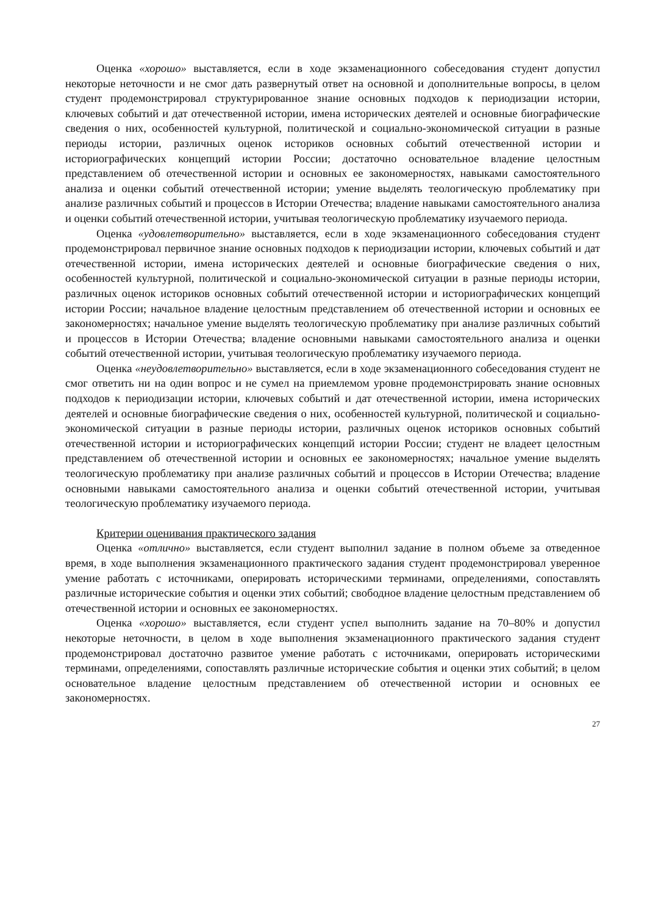Оценка «хорошо» выставляется, если в ходе экзаменационного собеседования студент допустил некоторые неточности и не смог дать развернутый ответ на основной и дополнительные вопросы, в целом студент продемонстрировал структурированное знание основных подходов к периодизации истории, ключевых событий и дат отечественной истории, имена исторических деятелей и основные биографические сведения о них, особенностей культурной, политической и социально-экономической ситуации в разные периоды истории, различных оценок историков основных событий отечественной истории и историографических концепций истории России; достаточно основательное владение целостным представлением об отечественной истории и основных ее закономерностях, навыками самостоятельного анализа и оценки событий отечественной истории; умение выделять теологическую проблематику при анализе различных событий и процессов в Истории Отечества; владение навыками самостоятельного анализа и оценки событий отечественной истории, учитывая теологическую проблематику изучаемого периода.
Оценка «удовлетворительно» выставляется, если в ходе экзаменационного собеседования студент продемонстрировал первичное знание основных подходов к периодизации истории, ключевых событий и дат отечественной истории, имена исторических деятелей и основные биографические сведения о них, особенностей культурной, политической и социально-экономической ситуации в разные периоды истории, различных оценок историков основных событий отечественной истории и историографических концепций истории России; начальное владение целостным представлением об отечественной истории и основных ее закономерностях; начальное умение выделять теологическую проблематику при анализе различных событий и процессов в Истории Отечества; владение основными навыками самостоятельного анализа и оценки событий отечественной истории, учитывая теологическую проблематику изучаемого периода.
Оценка «неудовлетворительно» выставляется, если в ходе экзаменационного собеседования студент не смог ответить ни на один вопрос и не сумел на приемлемом уровне продемонстрировать знание основных подходов к периодизации истории, ключевых событий и дат отечественной истории, имена исторических деятелей и основные биографические сведения о них, особенностей культурной, политической и социально-экономической ситуации в разные периоды истории, различных оценок историков основных событий отечественной истории и историографических концепций истории России; студент не владеет целостным представлением об отечественной истории и основных ее закономерностях; начальное умение выделять теологическую проблематику при анализе различных событий и процессов в Истории Отечества; владение основными навыками самостоятельного анализа и оценки событий отечественной истории, учитывая теологическую проблематику изучаемого периода.
Критерии оценивания практического задания
Оценка «отлично» выставляется, если студент выполнил задание в полном объеме за отведенное время, в ходе выполнения экзаменационного практического задания студент продемонстрировал уверенное умение работать с источниками, оперировать историческими терминами, определениями, сопоставлять различные исторические события и оценки этих событий; свободное владение целостным представлением об отечественной истории и основных ее закономерностях.
Оценка «хорошо» выставляется, если студент успел выполнить задание на 70–80% и допустил некоторые неточности, в целом в ходе выполнения экзаменационного практического задания студент продемонстрировал достаточно развитое умение работать с источниками, оперировать историческими терминами, определениями, сопоставлять различные исторические события и оценки этих событий; в целом основательное владение целостным представлением об отечественной истории и основных ее закономерностях.
27